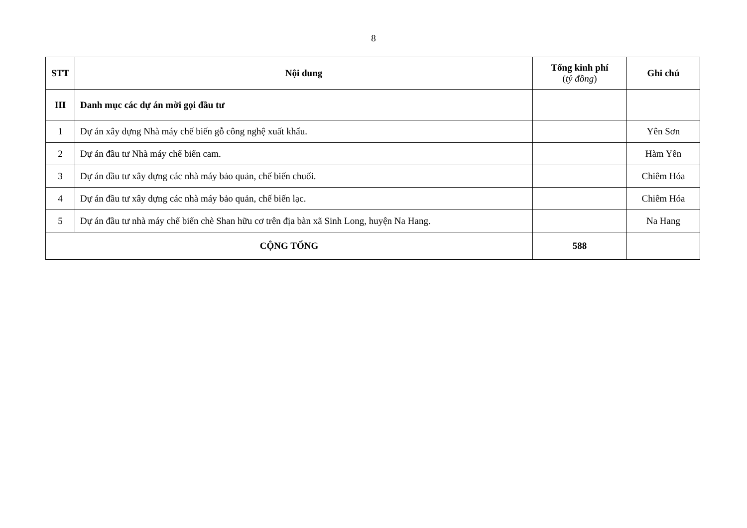8
| STT | Nội dung | Tổng kinh phí ( tỷ đồng ) | Ghi chú |
| --- | --- | --- | --- |
| III | Danh mục các dự án mời gọi đầu tư | | |
| 1 | Dự án xây dựng Nhà máy chế biến gỗ công nghệ xuất khẩu. | | Yên Sơn |
| 2 | Dự án đầu tư Nhà máy chế biến cam. | | Hàm Yên |
| 3 | Dự án đầu tư xây dựng các nhà máy bảo quản, chế biến chuối. | | Chiêm Hóa |
| 4 | Dự án đầu tư xây dựng các nhà máy bảo quản, chế biến lạc. | | Chiêm Hóa |
| 5 | Dự án đầu tư nhà máy chế biến chè Shan hữu cơ trên địa bàn xã Sinh Long, huyện Na Hang. | | Na Hang |
| CỘNG TỔNG | | 588 | |